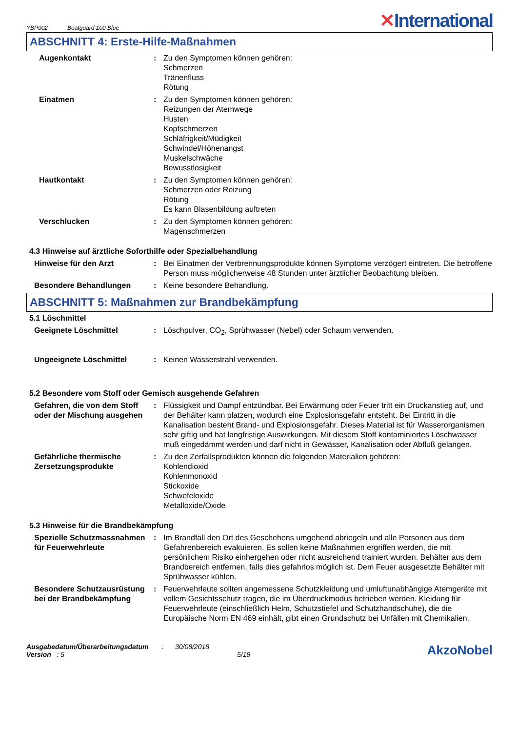YBP002 Boatguard 100 Blue
✕International
ABSCHNITT 4: Erste-Hilfe-Maßnahmen
Augenkontakt : Zu den Symptomen können gehören:
Schmerzen
Tränenfluss
Rötung
Einatmen : Zu den Symptomen können gehören:
Reizungen der Atemwege
Husten
Kopfschmerzen
Schläfrigkeit/Müdigkeit
Schwindel/Höhenangst
Muskelschwäche
Bewusstlosigkeit
Hautkontakt : Zu den Symptomen können gehören:
Schmerzen oder Reizung
Rötung
Es kann Blasenbildung auftreten
Verschlucken : Zu den Symptomen können gehören:
Magenschmerzen
4.3 Hinweise auf ärztliche Soforthilfe oder Spezialbehandlung
Hinweise für den Arzt : Bei Einatmen der Verbrennungsprodukte können Symptome verzögert eintreten. Die betroffene Person muss möglicherweise 48 Stunden unter ärztlicher Beobachtung bleiben.
Besondere Behandlungen : Keine besondere Behandlung.
ABSCHNITT 5: Maßnahmen zur Brandbekämpfung
5.1 Löschmittel
Geeignete Löschmittel : Löschpulver, CO<sub>2</sub>, Sprühwasser (Nebel) oder Schaum verwenden.
Ungeeignete Löschmittel : Keinen Wasserstrahl verwenden.
5.2 Besondere vom Stoff oder Gemisch ausgehende Gefahren
Gefahren, die von dem Stoff oder der Mischung ausgehen
: Flüssigkeit und Dampf entzündbar. Bei Erwärmung oder Feuer tritt ein Druckanstieg auf, und der Behälter kann platzen, wodurch eine Explosionsgefahr entsteht. Bei Eintritt in die Kanalisation besteht Brand- und Explosionsgefahr. Dieses Material ist für Wasserorganismen sehr giftig und hat langfristige Auswirkungen. Mit diesem Stoff kontaminiertes Löschwasser muß eingedämmt werden und darf nicht in Gewässer, Kanalisation oder Abfluß gelangen.
Gefährliche thermische Zersetzungsprodukte
: Zu den Zerfallsprodukten können die folgenden Materialien gehören:
Kohlendioxid
Kohlenmonoxid
Stickoxide
Schwefeloxide
Metalloxide/Oxide
5.3 Hinweise für die Brandbekämpfung
Spezielle Schutzmassnahmen für Feuerwehrleute
: Im Brandfall den Ort des Geschehens umgehend abriegeln und alle Personen aus dem Gefahrenbereich evakuieren. Es sollen keine Maßnahmen ergriffen werden, die mit persönlichem Risiko einhergehen oder nicht ausreichend trainiert wurden. Behälter aus dem Brandbereich entfernen, falls dies gefahrlos möglich ist. Dem Feuer ausgesetzte Behälter mit Sprühwasser kühlen.
Besondere Schutzausrüstung bei der Brandbekämpfung
: Feuerwehrleute sollten angemessene Schutzkleidung und umluftunabhängige Atemgeräte mit vollem Gesichtsschutz tragen, die im Überdruckmodus betrieben werden. Kleidung für Feuerwehrleute (einschließlich Helm, Schutzstiefel und Schutzhandschuhe), die die Europäische Norm EN 469 einhält, gibt einen Grundschutz bei Unfällen mit Chemikalien.
Ausgabedatum/Überarbeitungsdatum : 30/08/2018
Version : 5 5/18
AkzoNobel